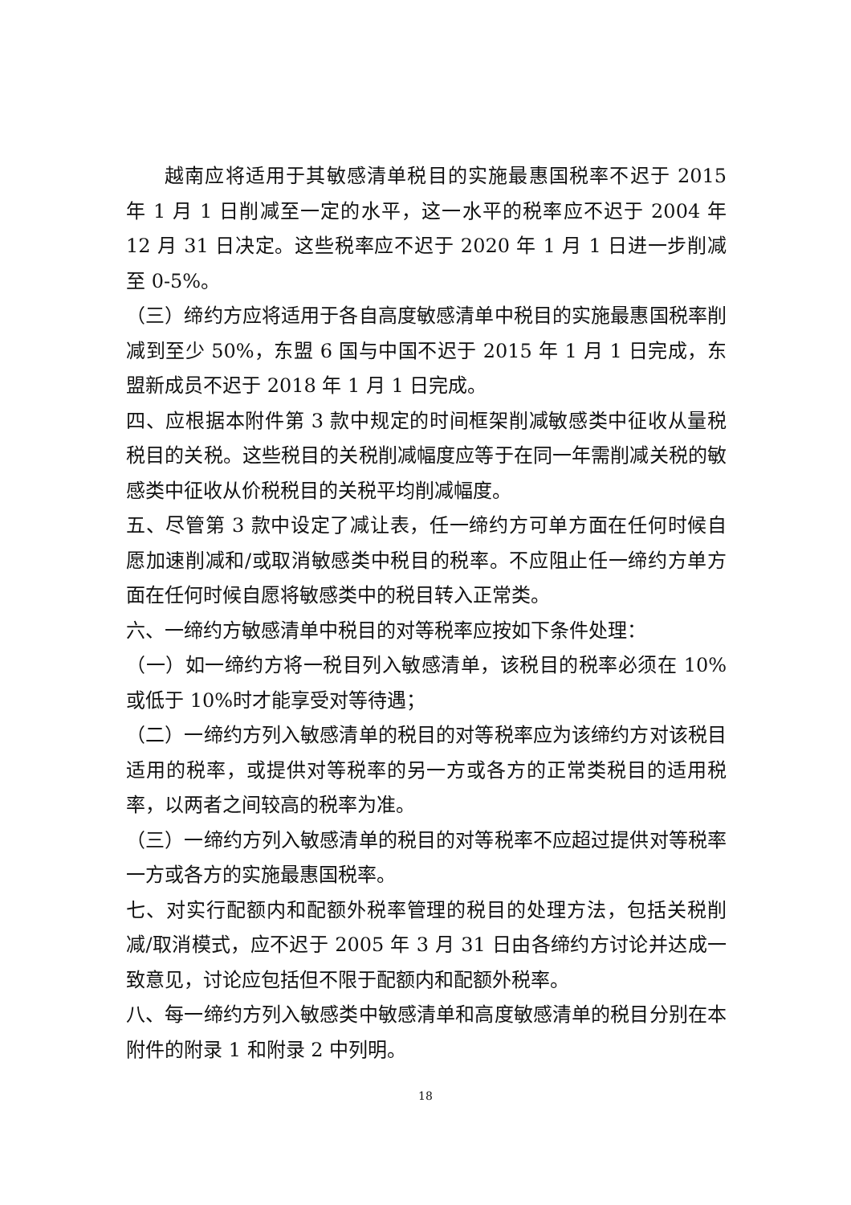越南应将适用于其敏感清单税目的实施最惠国税率不迟于 2015 年 1 月 1 日削减至一定的水平，这一水平的税率应不迟于 2004 年 12 月 31 日决定。这些税率应不迟于 2020 年 1 月 1 日进一步削减至 0-5%。
（三）缔约方应将适用于各自高度敏感清单中税目的实施最惠国税率削减到至少 50%，东盟 6 国与中国不迟于 2015 年 1 月 1 日完成，东盟新成员不迟于 2018 年 1 月 1 日完成。
四、应根据本附件第 3 款中规定的时间框架削减敏感类中征收从量税税目的关税。这些税目的关税削减幅度应等于在同一年需削减关税的敏感类中征收从价税税目的关税平均削减幅度。
五、尽管第 3 款中设定了减让表，任一缔约方可单方面在任何时候自愿加速削减和/或取消敏感类中税目的税率。不应阻止任一缔约方单方面在任何时候自愿将敏感类中的税目转入正常类。
六、一缔约方敏感清单中税目的对等税率应按如下条件处理：
（一）如一缔约方将一税目列入敏感清单，该税目的税率必须在 10%或低于 10%时才能享受对等待遇；
（二）一缔约方列入敏感清单的税目的对等税率应为该缔约方对该税目适用的税率，或提供对等税率的另一方或各方的正常类税目的适用税率，以两者之间较高的税率为准。
（三）一缔约方列入敏感清单的税目的对等税率不应超过提供对等税率一方或各方的实施最惠国税率。
七、对实行配额内和配额外税率管理的税目的处理方法，包括关税削减/取消模式，应不迟于 2005 年 3 月 31 日由各缔约方讨论并达成一致意见，讨论应包括但不限于配额内和配额外税率。
八、每一缔约方列入敏感类中敏感清单和高度敏感清单的税目分别在本附件的附录 1 和附录 2 中列明。
18